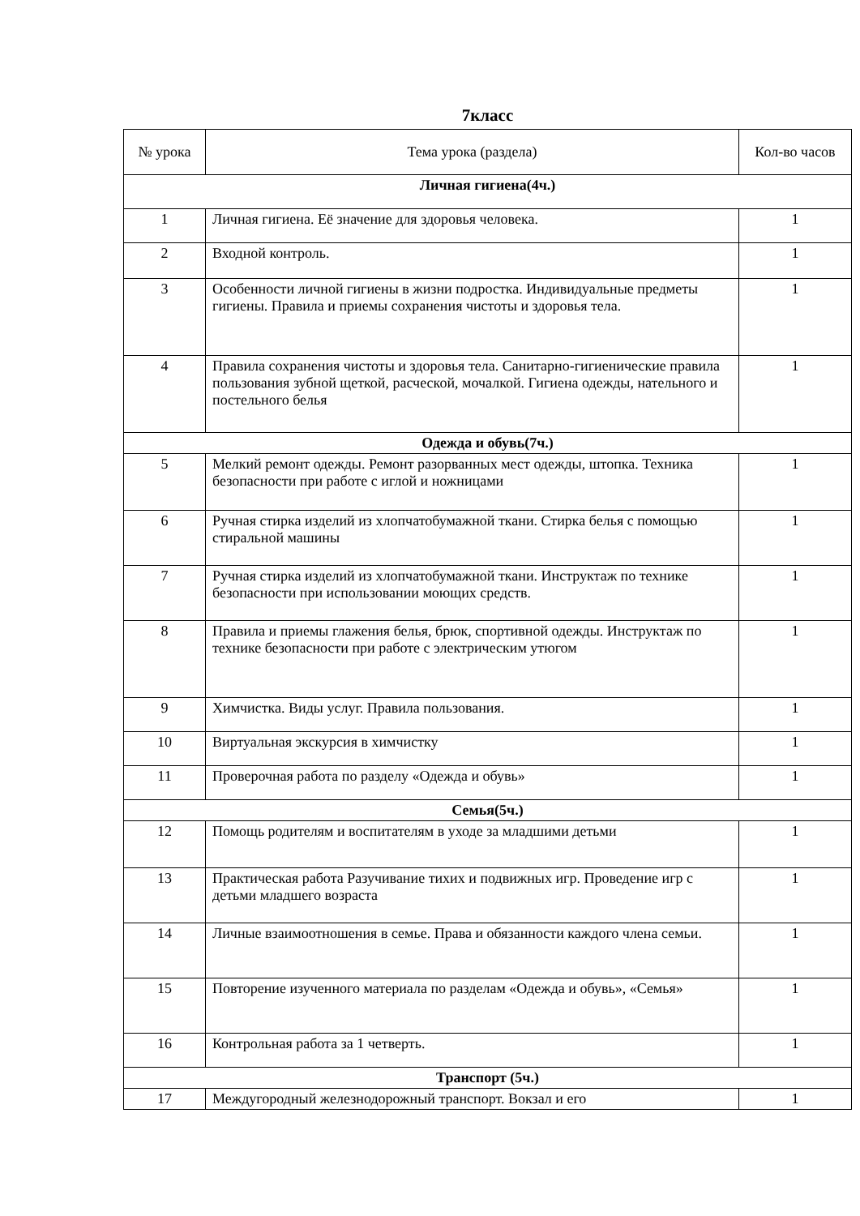7класс
| № урока | Тема урока (раздела) | Кол-во часов |
| --- | --- | --- |
| Личная гигиена(4ч.) | | |
| 1 | Личная гигиена. Её значение для здоровья человека. | 1 |
| 2 | Входной контроль. | 1 |
| 3 | Особенности личной гигиены в жизни подростка. Индивидуальные предметы гигиены. Правила и приемы сохранения чистоты и здоровья тела. | 1 |
| 4 | Правила сохранения чистоты и здоровья тела. Санитарно-гигиенические правила пользования зубной щеткой, расческой, мочалкой. Гигиена одежды, нательного и постельного белья | 1 |
| Одежда и обувь(7ч.) | | |
| 5 | Мелкий ремонт одежды. Ремонт разорванных мест одежды, штопка. Техника безопасности при работе с иглой и ножницами | 1 |
| 6 | Ручная стирка изделий из хлопчатобумажной ткани. Стирка белья с помощью стиральной машины | 1 |
| 7 | Ручная стирка изделий из хлопчатобумажной ткани. Инструктаж по технике безопасности при использовании моющих средств. | 1 |
| 8 | Правила и приемы глажения белья, брюк, спортивной одежды. Инструктаж по технике безопасности при работе с электрическим утюгом | 1 |
| 9 | Химчистка. Виды услуг. Правила пользования. | 1 |
| 10 | Виртуальная экскурсия в химчистку | 1 |
| 11 | Проверочная работа по разделу «Одежда и обувь» | 1 |
| Семья(5ч.) | | |
| 12 | Помощь родителям и воспитателям в уходе за младшими детьми | 1 |
| 13 | Практическая работа Разучивание тихих и подвижных игр. Проведение игр с детьми младшего возраста | 1 |
| 14 | Личные взаимоотношения в семье. Права и обязанности каждого члена семьи. | 1 |
| 15 | Повторение изученного материала по разделам «Одежда и обувь», «Семья» | 1 |
| 16 | Контрольная работа за 1 четверть. | 1 |
| Транспорт (5ч.) | | |
| 17 | Междугородный железнодорожный транспорт. Вокзал и его | 1 |